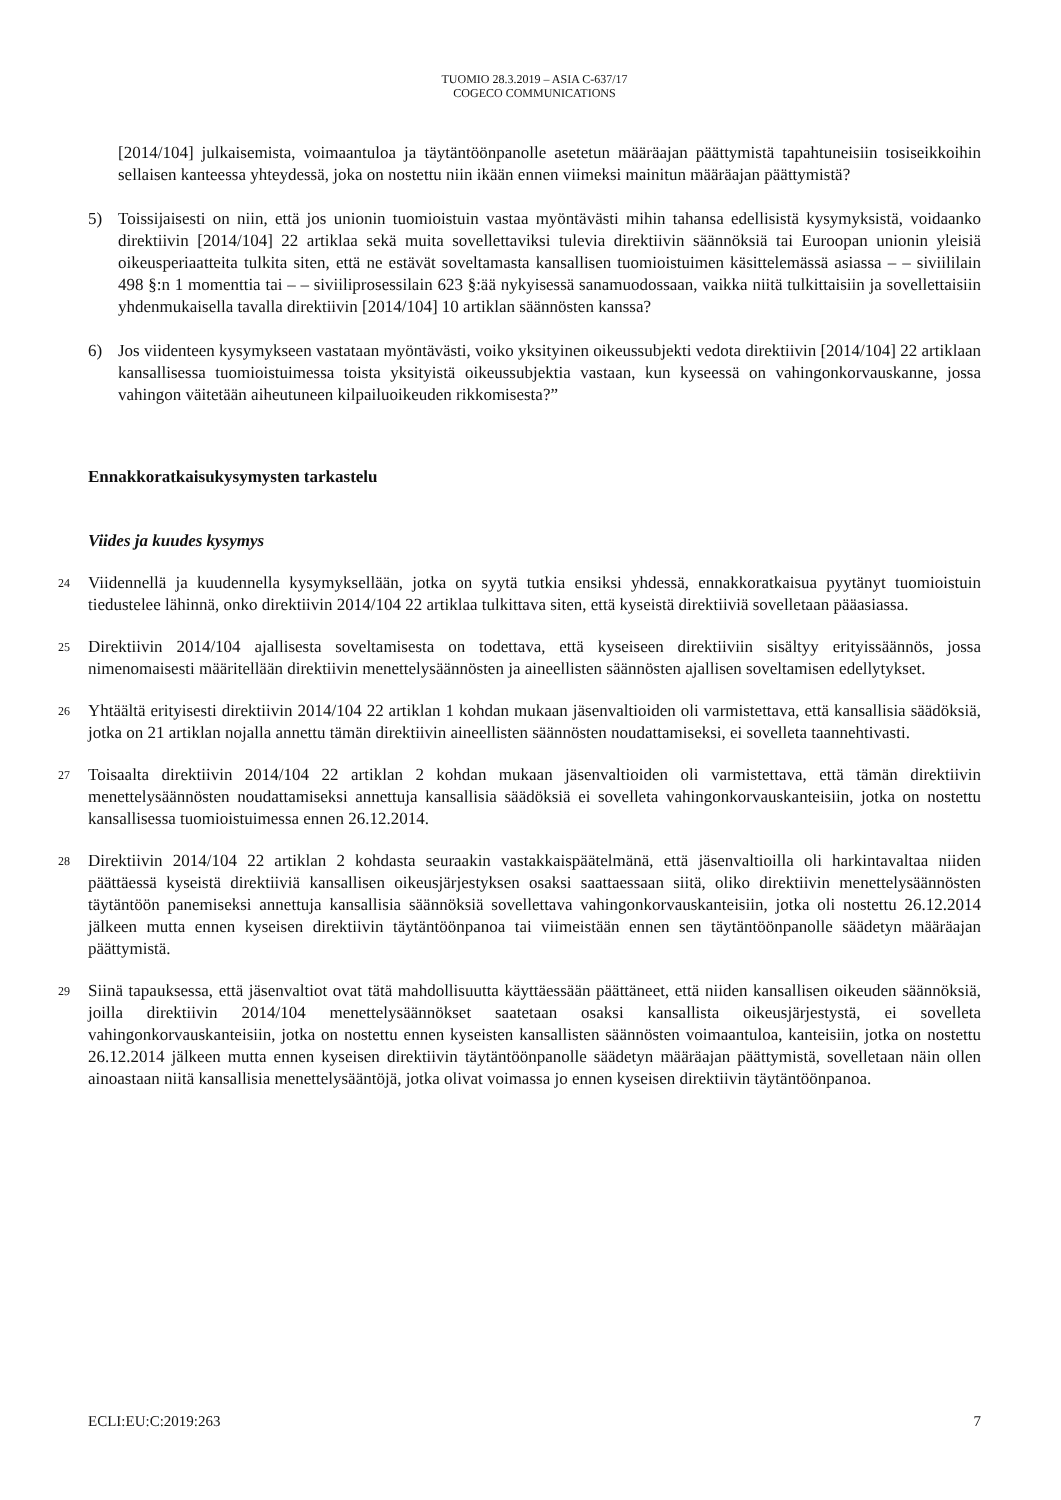TUOMIO 28.3.2019 – ASIA C-637/17
COGECO COMMUNICATIONS
[2014/104] julkaisemista, voimaantuloa ja täytäntöönpanolle asetetun määräajan päättymistä tapahtuneisiin tosiseikkoihin sellaisen kanteessa yhteydessä, joka on nostettu niin ikään ennen viimeksi mainitun määräajan päättymistä?
5) Toissijaisesti on niin, että jos unionin tuomioistuin vastaa myöntävästi mihin tahansa edellisistä kysymyksistä, voidaanko direktiivin [2014/104] 22 artiklaa sekä muita sovellettaviksi tulevia direktiivin säännöksiä tai Euroopan unionin yleisiä oikeusperiaatteita tulkita siten, että ne estävät soveltamasta kansallisen tuomioistuimen käsittelemässä asiassa – – siviililain 498 §:n 1 momenttia tai – – siviiliprosessilain 623 §:ää nykyisessä sanamuodossaan, vaikka niitä tulkittaisiin ja sovellettaisiin yhdenmukaisella tavalla direktiivin [2014/104] 10 artiklan säännösten kanssa?
6) Jos viidenteen kysymykseen vastataan myöntävästi, voiko yksityinen oikeussubjekti vedota direktiivin [2014/104] 22 artiklaan kansallisessa tuomioistuimessa toista yksityistä oikeussubjektia vastaan, kun kyseessä on vahingonkorvauskanne, jossa vahingon väitetään aiheutuneen kilpailuoikeuden rikkomisesta?”
Ennakkoratkaisukysymysten tarkastelu
Viides ja kuudes kysymys
24
Viidennellä ja kuudennella kysymyksellään, jotka on syytä tutkia ensiksi yhdessä, ennakkoratkaisua pyytänyt tuomioistuin tiedustelee lähinnä, onko direktiivin 2014/104 22 artiklaa tulkittava siten, että kyseistä direktiiviä sovelletaan pääasiassa.
25
Direktiivin 2014/104 ajallisesta soveltamisesta on todettava, että kyseiseen direktiiviin sisältyy erityissäännös, jossa nimenomaisesti määritellään direktiivin menettelysäännösten ja aineellisten säännösten ajallisen soveltamisen edellytykset.
26
Yhtäältä erityisesti direktiivin 2014/104 22 artiklan 1 kohdan mukaan jäsenvaltioiden oli varmistettava, että kansallisia säädöksiä, jotka on 21 artiklan nojalla annettu tämän direktiivin aineellisten säännösten noudattamiseksi, ei sovelleta taannehtivasti.
27
Toisaalta direktiivin 2014/104 22 artiklan 2 kohdan mukaan jäsenvaltioiden oli varmistettava, että tämän direktiivin menettelysäännösten noudattamiseksi annettuja kansallisia säädöksiä ei sovelleta vahingonkorvauskanteisiin, jotka on nostettu kansallisessa tuomioistuimessa ennen 26.12.2014.
28
Direktiivin 2014/104 22 artiklan 2 kohdasta seuraakin vastakkaispäätelmänä, että jäsenvaltioilla oli harkintavaltaa niiden päättäessä kyseistä direktiiviä kansallisen oikeusjärjestyksen osaksi saattaessaan siitä, oliko direktiivin menettelysäännösten täytäntöön panemiseksi annettuja kansallisia säännöksiä sovellettava vahingonkorvauskanteisiin, jotka oli nostettu 26.12.2014 jälkeen mutta ennen kyseisen direktiivin täytäntöönpanoa tai viimeistään ennen sen täytäntöönpanolle säädetyn määräajan päättymistä.
29
Siinä tapauksessa, että jäsenvaltiot ovat tätä mahdollisuutta käyttäessään päättäneet, että niiden kansallisen oikeuden säännöksiä, joilla direktiivin 2014/104 menettelysäännökset saatetaan osaksi kansallista oikeusjärjestystä, ei sovelleta vahingonkorvauskanteisiin, jotka on nostettu ennen kyseisten kansallisten säännösten voimaantuloa, kanteisiin, jotka on nostettu 26.12.2014 jälkeen mutta ennen kyseisen direktiivin täytäntöönpanolle säädetyn määräajan päättymistä, sovelletaan näin ollen ainoastaan niitä kansallisia menettelysääntöjä, jotka olivat voimassa jo ennen kyseisen direktiivin täytäntöönpanoa.
ECLI:EU:C:2019:263 7